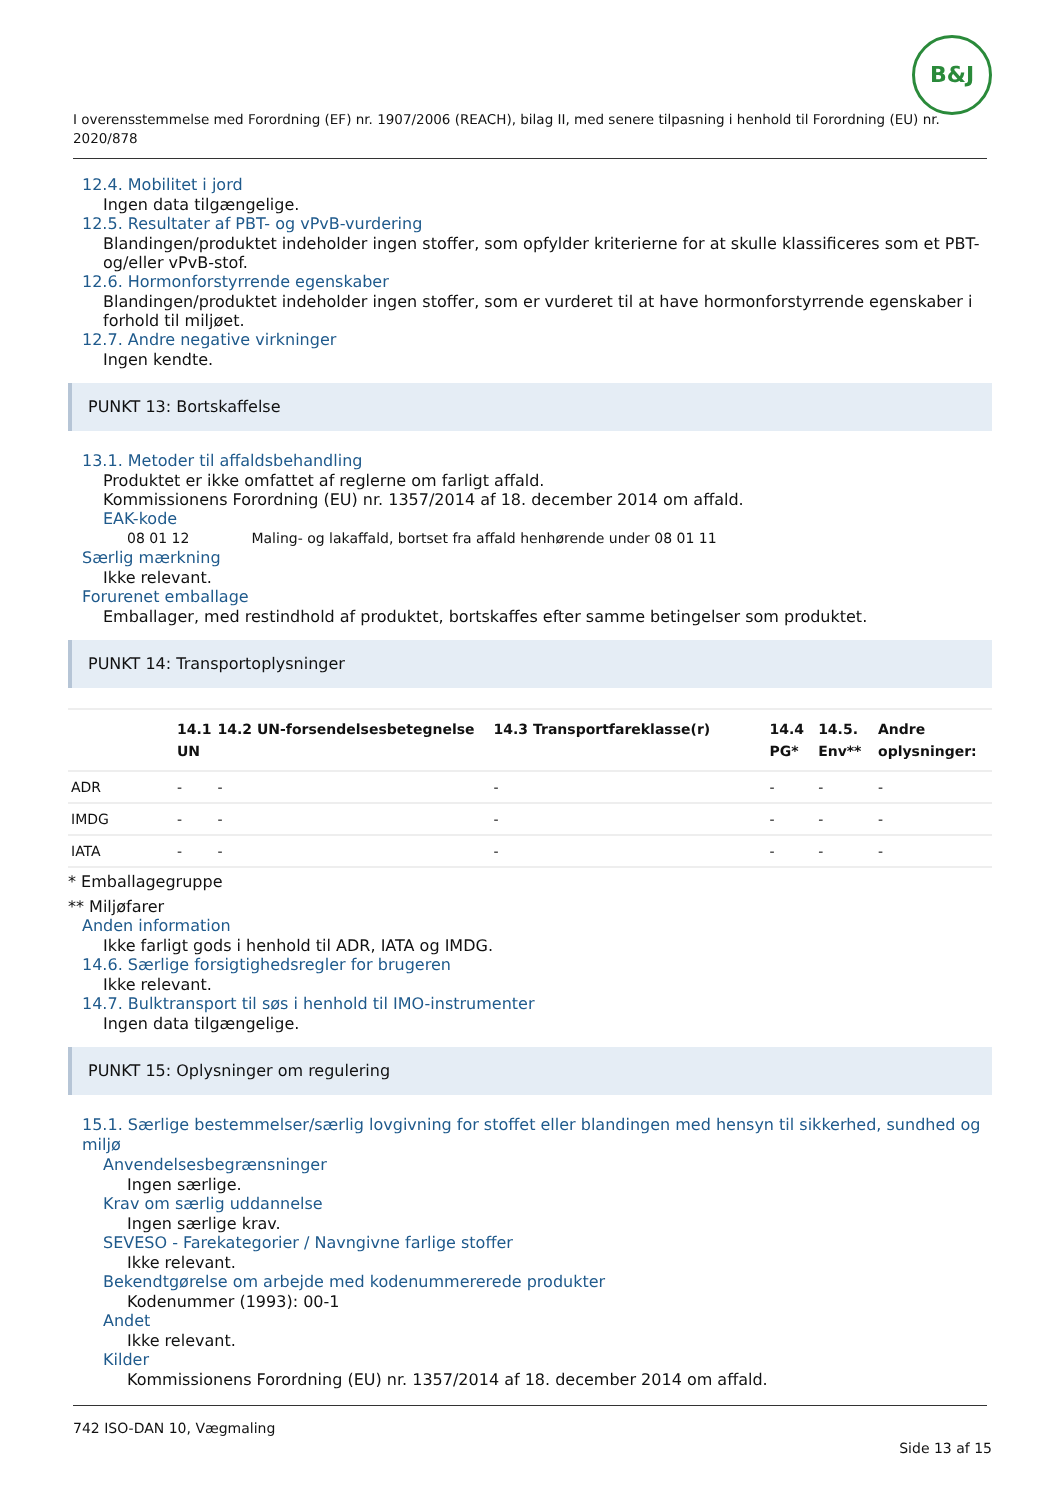B&J
I overensstemmelse med Forordning (EF) nr. 1907/2006 (REACH), bilag II, med senere tilpasning i henhold til Forordning (EU) nr. 2020/878
12.4. Mobilitet i jord
Ingen data tilgængelige.
12.5. Resultater af PBT- og vPvB-vurdering
Blandingen/produktet indeholder ingen stoffer, som opfylder kriterierne for at skulle klassificeres som et PBT- og/eller vPvB-stof.
12.6. Hormonforstyrrende egenskaber
Blandingen/produktet indeholder ingen stoffer, som er vurderet til at have hormonforstyrrende egenskaber i forhold til miljøet.
12.7. Andre negative virkninger
Ingen kendte.
PUNKT 13: Bortskaffelse
13.1. Metoder til affaldsbehandling
Produktet er ikke omfattet af reglerne om farligt affald.
Kommissionens Forordning (EU) nr. 1357/2014 af 18. december 2014 om affald.
EAK-kode
08 01 12 Maling- og lakaffald, bortset fra affald henhørende under 08 01 11
Særlig mærkning
Ikke relevant.
Forurenet emballage
Emballager, med restindhold af produktet, bortskaffes efter samme betingelser som produktet.
PUNKT 14: Transportoplysninger
| | 14.1 UN | 14.2 UN-forsendelsesbetegnelse | 14.3 Transportfareklasse(r) | 14.4 PG* | 14.5. Env** | Andre oplysninger: |
| --- | --- | --- | --- | --- | --- | --- |
| ADR | - | - | - | - | - | - |
| IMDG | - | - | - | - | - | - |
| IATA | - | - | - | - | - | - |
* Emballagegruppe
** Miljøfarer
Anden information
Ikke farligt gods i henhold til ADR, IATA og IMDG.
14.6. Særlige forsigtighedsregler for brugeren
Ikke relevant.
14.7. Bulktransport til søs i henhold til IMO-instrumenter
Ingen data tilgængelige.
PUNKT 15: Oplysninger om regulering
15.1. Særlige bestemmelser/særlig lovgivning for stoffet eller blandingen med hensyn til sikkerhed, sundhed og miljø
Anvendelsesbegrænsninger
Ingen særlige.
Krav om særlig uddannelse
Ingen særlige krav.
SEVESO - Farekategorier / Navngivne farlige stoffer
Ikke relevant.
Bekendtgørelse om arbejde med kodenummererede produkter
Kodenummer (1993): 00-1
Andet
Ikke relevant.
Kilder
Kommissionens Forordning (EU) nr. 1357/2014 af 18. december 2014 om affald.
742 ISO-DAN 10, Vægmaling
Side 13 af 15